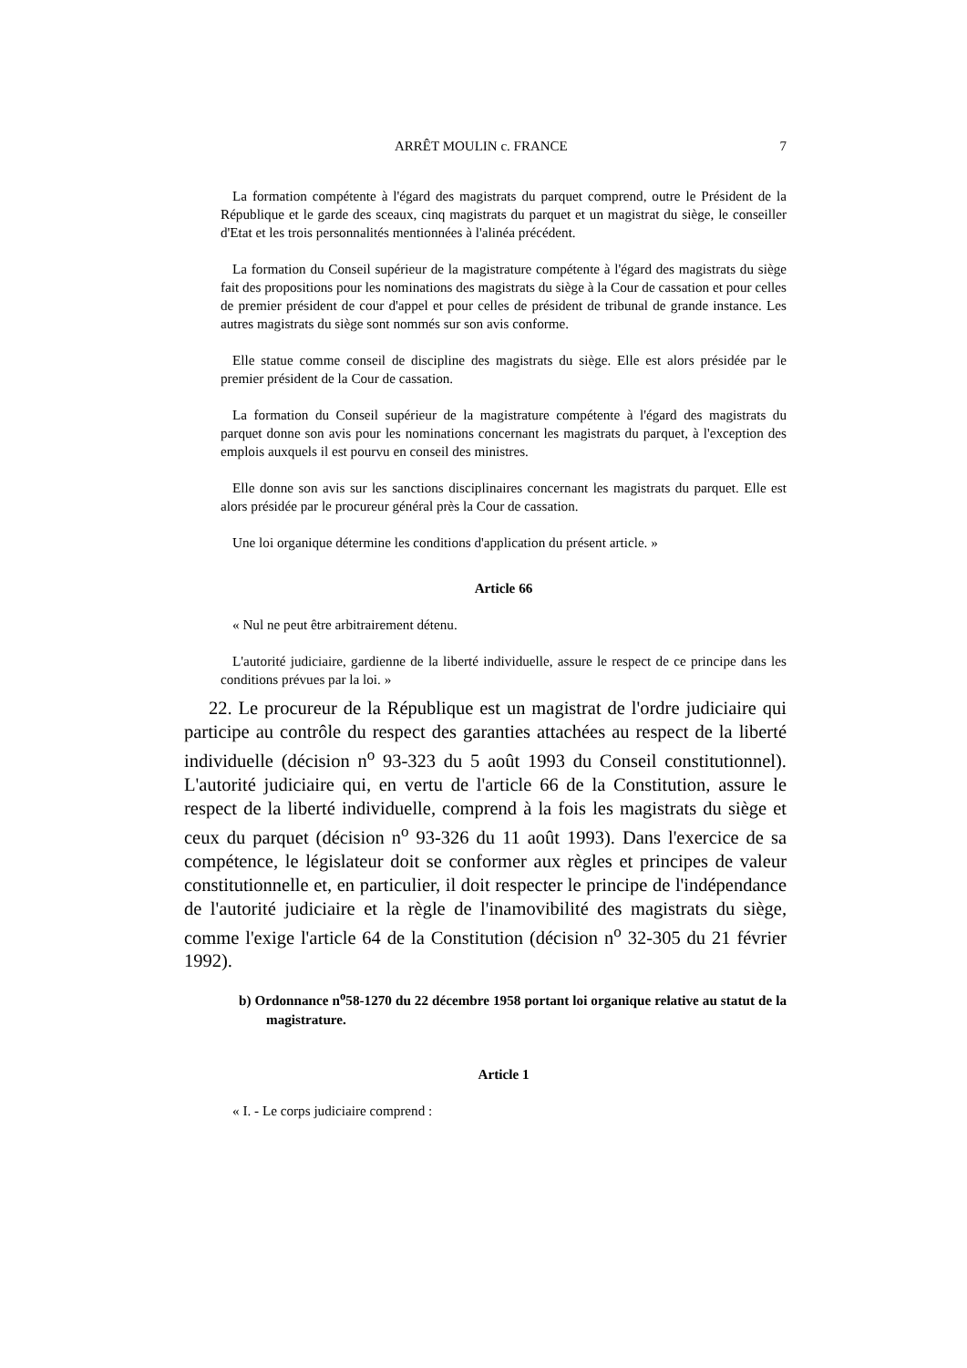ARRÊT MOULIN c. FRANCE 7
La formation compétente à l'égard des magistrats du parquet comprend, outre le Président de la République et le garde des sceaux, cinq magistrats du parquet et un magistrat du siège, le conseiller d'Etat et les trois personnalités mentionnées à l'alinéa précédent.
La formation du Conseil supérieur de la magistrature compétente à l'égard des magistrats du siège fait des propositions pour les nominations des magistrats du siège à la Cour de cassation et pour celles de premier président de cour d'appel et pour celles de président de tribunal de grande instance. Les autres magistrats du siège sont nommés sur son avis conforme.
Elle statue comme conseil de discipline des magistrats du siège. Elle est alors présidée par le premier président de la Cour de cassation.
La formation du Conseil supérieur de la magistrature compétente à l'égard des magistrats du parquet donne son avis pour les nominations concernant les magistrats du parquet, à l'exception des emplois auxquels il est pourvu en conseil des ministres.
Elle donne son avis sur les sanctions disciplinaires concernant les magistrats du parquet. Elle est alors présidée par le procureur général près la Cour de cassation.
Une loi organique détermine les conditions d'application du présent article. »
Article 66
« Nul ne peut être arbitrairement détenu.
L'autorité judiciaire, gardienne de la liberté individuelle, assure le respect de ce principe dans les conditions prévues par la loi. »
22. Le procureur de la République est un magistrat de l'ordre judiciaire qui participe au contrôle du respect des garanties attachées au respect de la liberté individuelle (décision n<sup>o</sup> 93-323 du 5 août 1993 du Conseil constitutionnel). L'autorité judiciaire qui, en vertu de l'article 66 de la Constitution, assure le respect de la liberté individuelle, comprend à la fois les magistrats du siège et ceux du parquet (décision n<sup>o</sup> 93-326 du 11 août 1993). Dans l'exercice de sa compétence, le législateur doit se conformer aux règles et principes de valeur constitutionnelle et, en particulier, il doit respecter le principe de l'indépendance de l'autorité judiciaire et la règle de l'inamovibilité des magistrats du siège, comme l'exige l'article 64 de la Constitution (décision n<sup>o</sup> 32-305 du 21 février 1992).
b) Ordonnance n<sup>o</sup>58-1270 du 22 décembre 1958 portant loi organique relative au statut de la magistrature.
Article 1
« I. - Le corps judiciaire comprend :